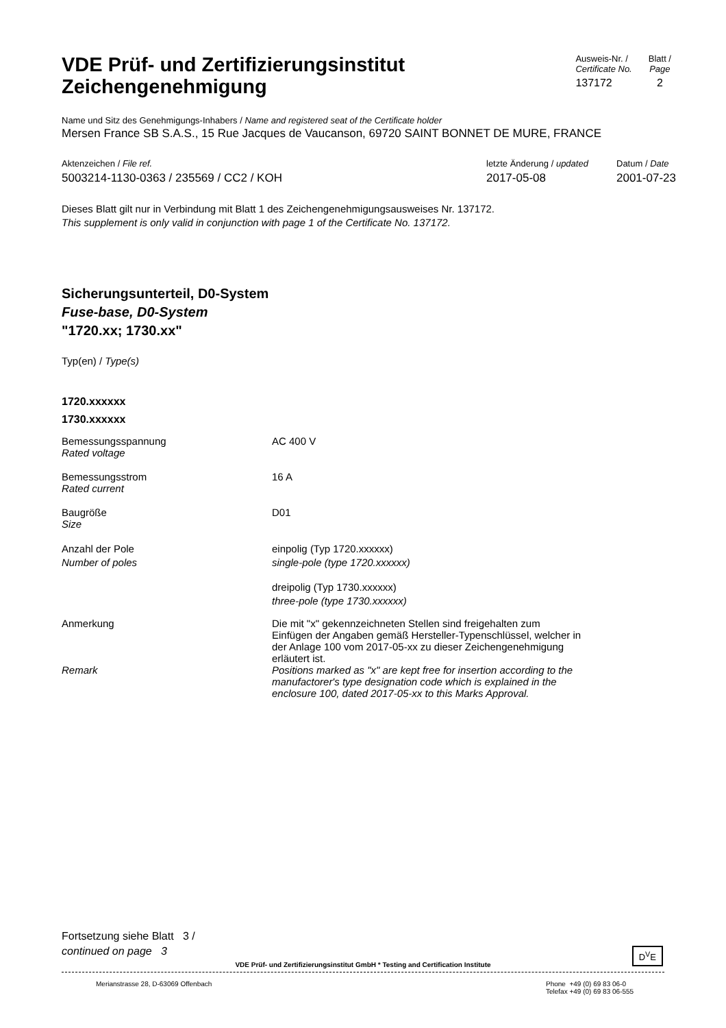VDE Prüf- und Zertifizierungsinstitut
Zeichengenehmigung
Ausweis-Nr. /
Certificate No.
137172
Blatt /
Page
2
Name und Sitz des Genehmigungs-Inhabers / Name and registered seat of the Certificate holder
Mersen France SB S.A.S., 15 Rue Jacques de Vaucanson, 69720 SAINT BONNET DE MURE, FRANCE
Aktenzeichen / File ref.
5003214-1130-0363 / 235569 / CC2 / KOH
letzte Änderung / updated
2017-05-08
Datum / Date
2001-07-23
Dieses Blatt gilt nur in Verbindung mit Blatt 1 des Zeichengenehmigungsausweises Nr. 137172.
This supplement is only valid in conjunction with page 1 of the Certificate No. 137172.
Sicherungsunterteil, D0-System
Fuse-base, D0-System
"1720.xx; 1730.xx"
Typ(en) / Type(s)
1720.xxxxxx
1730.xxxxxx
| Bemessungsspannung Rated voltage | AC 400 V |
| Bemessungsstrom Rated current | 16 A |
| Baugröße Size | D01 |
| Anzahl der Pole Number of poles | einpolig (Typ 1720.xxxxxx) single-pole (type 1720.xxxxxx) |
| | dreipolig (Typ 1730.xxxxxx) three-pole (type 1730.xxxxxx) |
| Anmerkung | Die mit "x" gekennzeichneten Stellen sind freigehalten zum Einfügen der Angaben gemäß Hersteller-Typenschlüssel, welcher in der Anlage 100 vom 2017-05-xx zu dieser Zeichengenehmigung erläutert ist. |
| Remark | Positions marked as "x" are kept free for insertion according to the manufactorer's type designation code which is explained in the enclosure 100, dated 2017-05-xx to this Marks Approval. |
Fortsetzung siehe Blatt 3 /
continued on page 3
VDE Prüf- und Zertifizierungsinstitut GmbH * Testing and Certification Institute
D<sup>V</sup>E
Merianstrasse 28, D-63069 Offenbach
Phone +49 (0) 69 83 06-0
Telefax +49 (0) 69 83 06-555